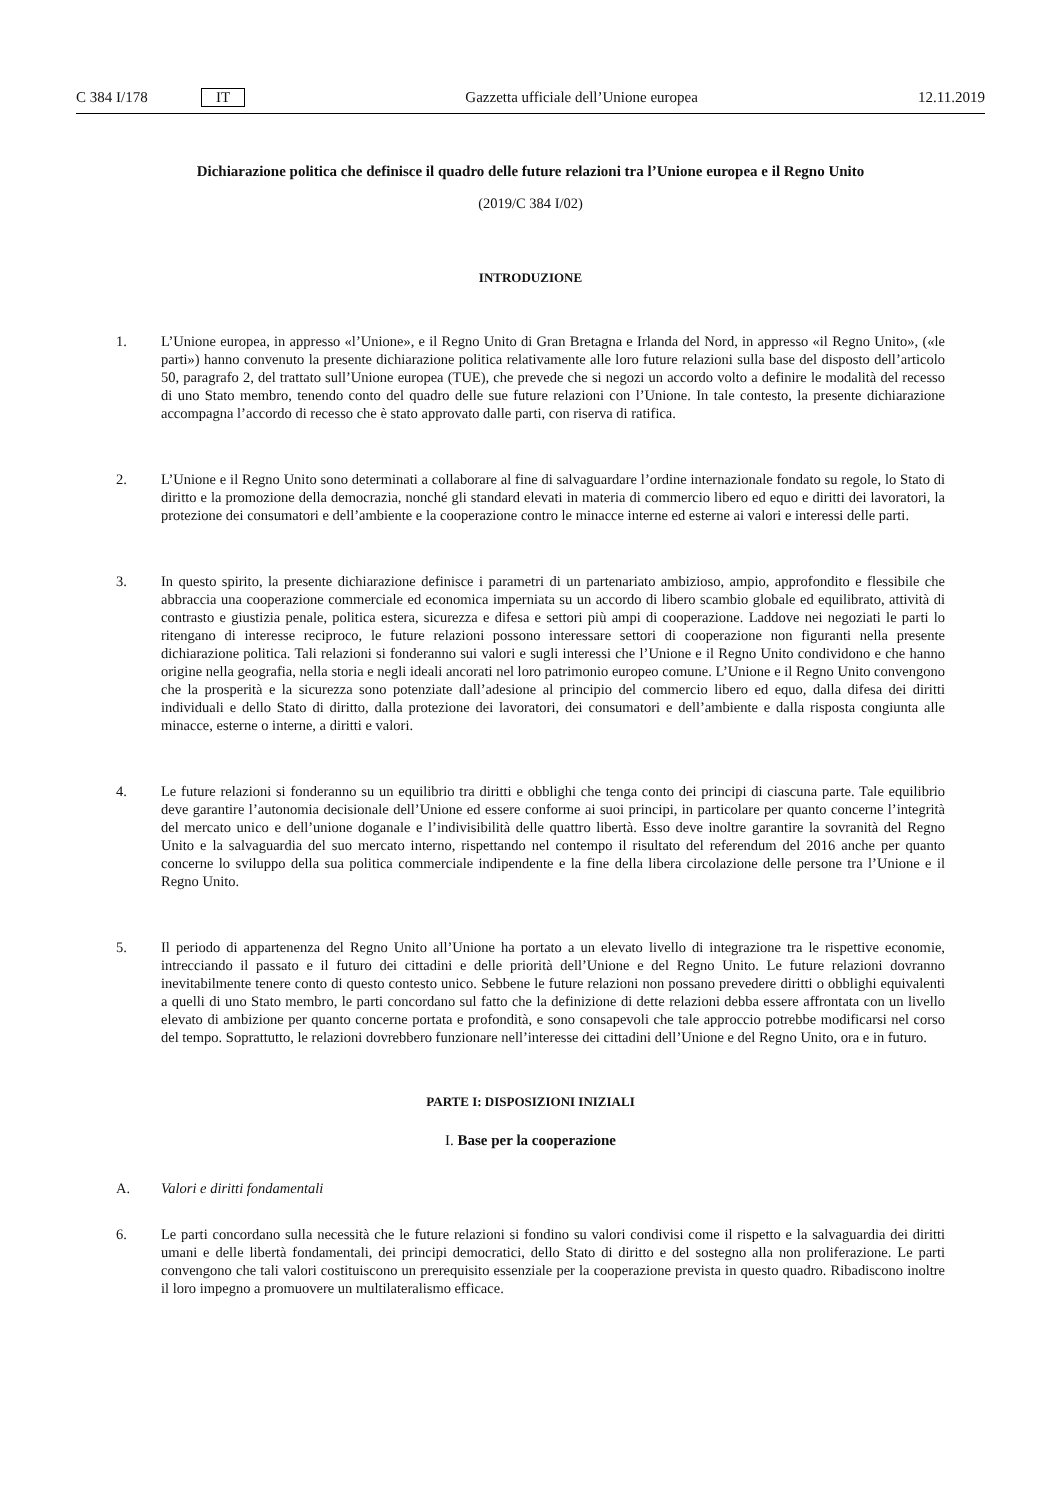C 384 I/178 IT Gazzetta ufficiale dell’Unione europea 12.11.2019
Dichiarazione politica che definisce il quadro delle future relazioni tra l’Unione europea e il Regno Unito
(2019/C 384 I/02)
INTRODUZIONE
1. L’Unione europea, in appresso «l’Unione», e il Regno Unito di Gran Bretagna e Irlanda del Nord, in appresso «il Regno Unito», («le parti») hanno convenuto la presente dichiarazione politica relativamente alle loro future relazioni sulla base del disposto dell’articolo 50, paragrafo 2, del trattato sull’Unione europea (TUE), che prevede che si negozi un accordo volto a definire le modalità del recesso di uno Stato membro, tenendo conto del quadro delle sue future relazioni con l’Unione. In tale contesto, la presente dichiarazione accompagna l’accordo di recesso che è stato approvato dalle parti, con riserva di ratifica.
2. L’Unione e il Regno Unito sono determinati a collaborare al fine di salvaguardare l’ordine internazionale fondato su regole, lo Stato di diritto e la promozione della democrazia, nonché gli standard elevati in materia di commercio libero ed equo e diritti dei lavoratori, la protezione dei consumatori e dell’ambiente e la cooperazione contro le minacce interne ed esterne ai valori e interessi delle parti.
3. In questo spirito, la presente dichiarazione definisce i parametri di un partenariato ambizioso, ampio, approfondito e flessibile che abbraccia una cooperazione commerciale ed economica imperniata su un accordo di libero scambio globale ed equilibrato, attività di contrasto e giustizia penale, politica estera, sicurezza e difesa e settori più ampi di cooperazione. Laddove nei negoziati le parti lo ritengano di interesse reciproco, le future relazioni possono interessare settori di cooperazione non figuranti nella presente dichiarazione politica. Tali relazioni si fonderanno sui valori e sugli interessi che l’Unione e il Regno Unito condividono e che hanno origine nella geografia, nella storia e negli ideali ancorati nel loro patrimonio europeo comune. L’Unione e il Regno Unito convengono che la prosperità e la sicurezza sono potenziate dall’adesione al principio del commercio libero ed equo, dalla difesa dei diritti individuali e dello Stato di diritto, dalla protezione dei lavoratori, dei consumatori e dell’ambiente e dalla risposta congiunta alle minacce, esterne o interne, a diritti e valori.
4. Le future relazioni si fonderanno su un equilibrio tra diritti e obblighi che tenga conto dei principi di ciascuna parte. Tale equilibrio deve garantire l’autonomia decisionale dell’Unione ed essere conforme ai suoi principi, in particolare per quanto concerne l’integrità del mercato unico e dell’unione doganale e l’indivisibilità delle quattro libertà. Esso deve inoltre garantire la sovranità del Regno Unito e la salvaguardia del suo mercato interno, rispettando nel contempo il risultato del referendum del 2016 anche per quanto concerne lo sviluppo della sua politica commerciale indipendente e la fine della libera circolazione delle persone tra l’Unione e il Regno Unito.
5. Il periodo di appartenenza del Regno Unito all’Unione ha portato a un elevato livello di integrazione tra le rispettive economie, intrecciando il passato e il futuro dei cittadini e delle priorità dell’Unione e del Regno Unito. Le future relazioni dovranno inevitabilmente tenere conto di questo contesto unico. Sebbene le future relazioni non possano prevedere diritti o obblighi equivalenti a quelli di uno Stato membro, le parti concordano sul fatto che la definizione di dette relazioni debba essere affrontata con un livello elevato di ambizione per quanto concerne portata e profondità, e sono consapevoli che tale approccio potrebbe modificarsi nel corso del tempo. Soprattutto, le relazioni dovrebbero funzionare nell’interesse dei cittadini dell’Unione e del Regno Unito, ora e in futuro.
PARTE I: DISPOSIZIONI INIZIALI
I. Base per la cooperazione
A. Valori e diritti fondamentali
6. Le parti concordano sulla necessità che le future relazioni si fondino su valori condivisi come il rispetto e la salvaguardia dei diritti umani e delle libertà fondamentali, dei principi democratici, dello Stato di diritto e del sostegno alla non proliferazione. Le parti convengono che tali valori costituiscono un prerequisito essenziale per la cooperazione prevista in questo quadro. Ribadiscono inoltre il loro impegno a promuovere un multilateralismo efficace.